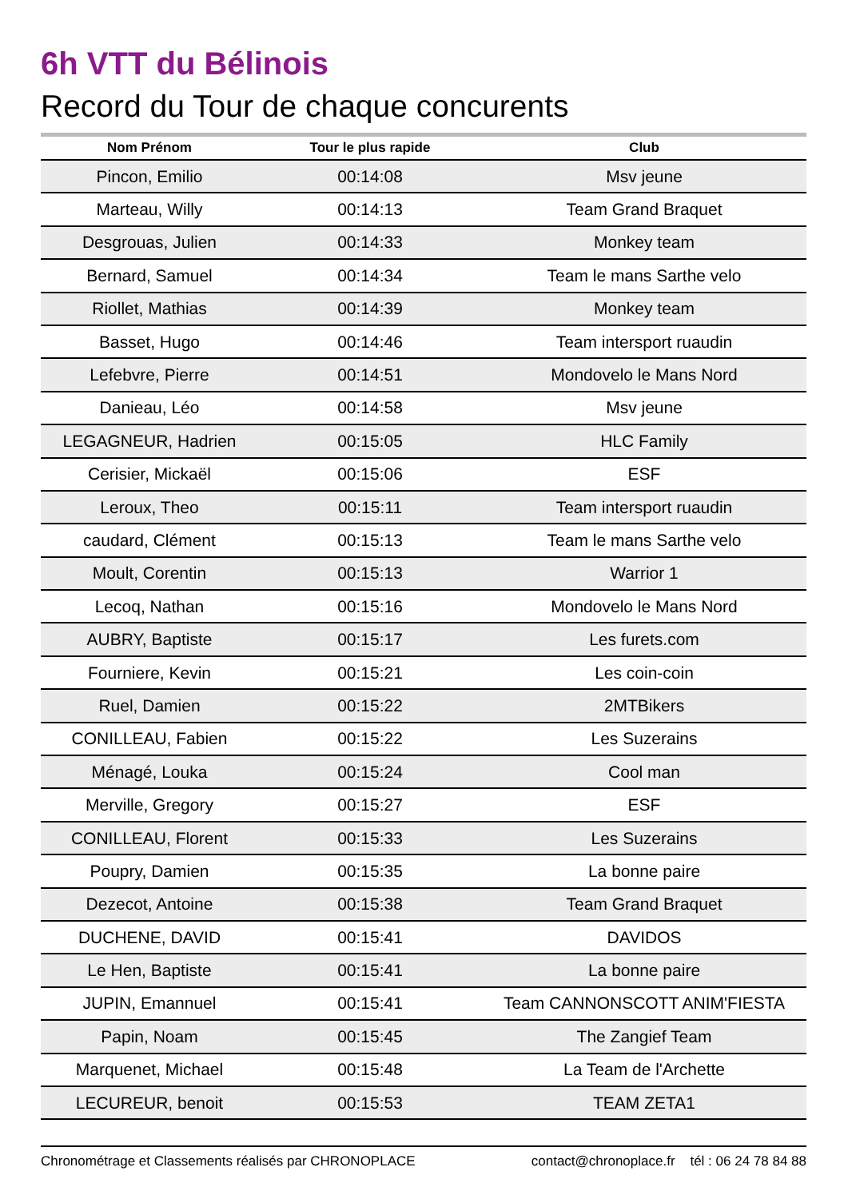6h VTT du Bélinois
Record du Tour de chaque concurents
| Nom Prénom | Tour le plus rapide | Club |
| --- | --- | --- |
| Pincon, Emilio | 00:14:08 | Msv jeune |
| Marteau, Willy | 00:14:13 | Team Grand Braquet |
| Desgrouas, Julien | 00:14:33 | Monkey team |
| Bernard, Samuel | 00:14:34 | Team le mans Sarthe velo |
| Riollet, Mathias | 00:14:39 | Monkey team |
| Basset, Hugo | 00:14:46 | Team intersport ruaudin |
| Lefebvre, Pierre | 00:14:51 | Mondovelo le Mans Nord |
| Danieau, Léo | 00:14:58 | Msv jeune |
| LEGAGNEUR, Hadrien | 00:15:05 | HLC Family |
| Cerisier, Mickaël | 00:15:06 | ESF |
| Leroux, Theo | 00:15:11 | Team intersport ruaudin |
| caudard, Clément | 00:15:13 | Team le mans Sarthe velo |
| Moult, Corentin | 00:15:13 | Warrior 1 |
| Lecoq, Nathan | 00:15:16 | Mondovelo le Mans Nord |
| AUBRY, Baptiste | 00:15:17 | Les furets.com |
| Fourniere, Kevin | 00:15:21 | Les coin-coin |
| Ruel, Damien | 00:15:22 | 2MTBikers |
| CONILLEAU, Fabien | 00:15:22 | Les Suzerains |
| Ménagé, Louka | 00:15:24 | Cool man |
| Merville, Gregory | 00:15:27 | ESF |
| CONILLEAU, Florent | 00:15:33 | Les Suzerains |
| Poupry, Damien | 00:15:35 | La bonne paire |
| Dezecot, Antoine | 00:15:38 | Team Grand Braquet |
| DUCHENE, DAVID | 00:15:41 | DAVIDOS |
| Le Hen, Baptiste | 00:15:41 | La bonne paire |
| JUPIN, Emannuel | 00:15:41 | Team CANNONSCOTT ANIM'FIESTA |
| Papin, Noam | 00:15:45 | The Zangief Team |
| Marquenet, Michael | 00:15:48 | La Team de l'Archette |
| LECUREUR, benoit | 00:15:53 | TEAM ZETA1 |
Chronométrage et Classements réalisés par CHRONOPLACE contact@chronoplace.fr tél : 06 24 78 84 88